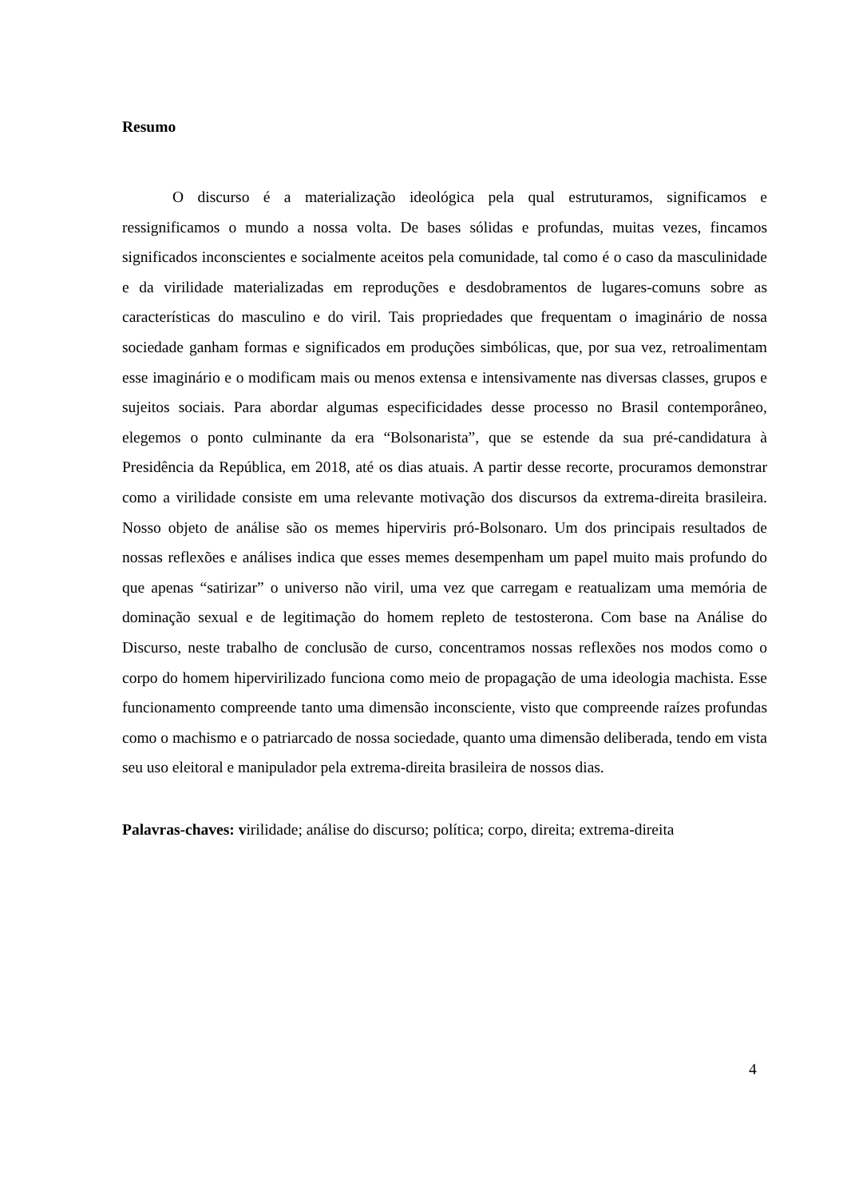Resumo
O discurso é a materialização ideológica pela qual estruturamos, significamos e ressignificamos o mundo a nossa volta. De bases sólidas e profundas, muitas vezes, fincamos significados inconscientes e socialmente aceitos pela comunidade, tal como é o caso da masculinidade e da virilidade materializadas em reproduções e desdobramentos de lugares-comuns sobre as características do masculino e do viril. Tais propriedades que frequentam o imaginário de nossa sociedade ganham formas e significados em produções simbólicas, que, por sua vez, retroalimentam esse imaginário e o modificam mais ou menos extensa e intensivamente nas diversas classes, grupos e sujeitos sociais. Para abordar algumas especificidades desse processo no Brasil contemporâneo, elegemos o ponto culminante da era “Bolsonarista”, que se estende da sua pré-candidatura à Presidência da República, em 2018, até os dias atuais. A partir desse recorte, procuramos demonstrar como a virilidade consiste em uma relevante motivação dos discursos da extrema-direita brasileira. Nosso objeto de análise são os memes hiperviris pró-Bolsonaro. Um dos principais resultados de nossas reflexões e análises indica que esses memes desempenham um papel muito mais profundo do que apenas “satirizar” o universo não viril, uma vez que carregam e reatualizam uma memória de dominação sexual e de legitimação do homem repleto de testosterona. Com base na Análise do Discurso, neste trabalho de conclusão de curso, concentramos nossas reflexões nos modos como o corpo do homem hipervirilizado funciona como meio de propagação de uma ideologia machista. Esse funcionamento compreende tanto uma dimensão inconsciente, visto que compreende raízes profundas como o machismo e o patriarcado de nossa sociedade, quanto uma dimensão deliberada, tendo em vista seu uso eleitoral e manipulador pela extrema-direita brasileira de nossos dias.
Palavras-chaves: virilidade; análise do discurso; política; corpo, direita; extrema-direita
4